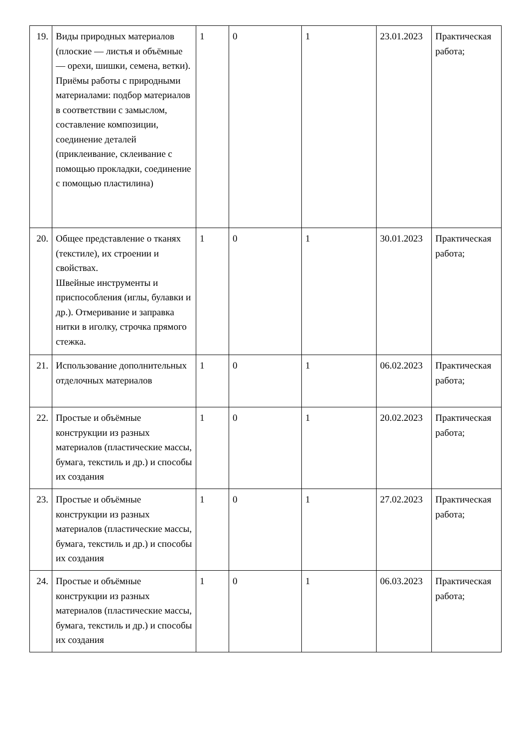| 19. | Виды природных материалов (плоские — листья и объёмные — орехи, шишки, семена, ветки). Приёмы работы с природными материалами: подбор материалов в соответствии с замыслом, составление композиции, соединение деталей (приклеивание, склеивание с помощью прокладки, соединение с помощью пластилина) | 1 | 0 | 1 | 23.01.2023 | Практическая работа; |
| 20. | Общее представление о тканях (текстиле), их строении и свойствах. Швейные инструменты и приспособления (иглы, булавки и др.). Отмеривание и заправка нитки в иголку, строчка прямого стежка. | 1 | 0 | 1 | 30.01.2023 | Практическая работа; |
| 21. | Использование дополнительных отделочных материалов | 1 | 0 | 1 | 06.02.2023 | Практическая работа; |
| 22. | Простые и объёмные конструкции из разных материалов (пластические массы, бумага, текстиль и др.) и способы их создания | 1 | 0 | 1 | 20.02.2023 | Практическая работа; |
| 23. | Простые и объёмные конструкции из разных материалов (пластические массы, бумага, текстиль и др.) и способы их создания | 1 | 0 | 1 | 27.02.2023 | Практическая работа; |
| 24. | Простые и объёмные конструкции из разных материалов (пластические массы, бумага, текстиль и др.) и способы их создания | 1 | 0 | 1 | 06.03.2023 | Практическая работа; |